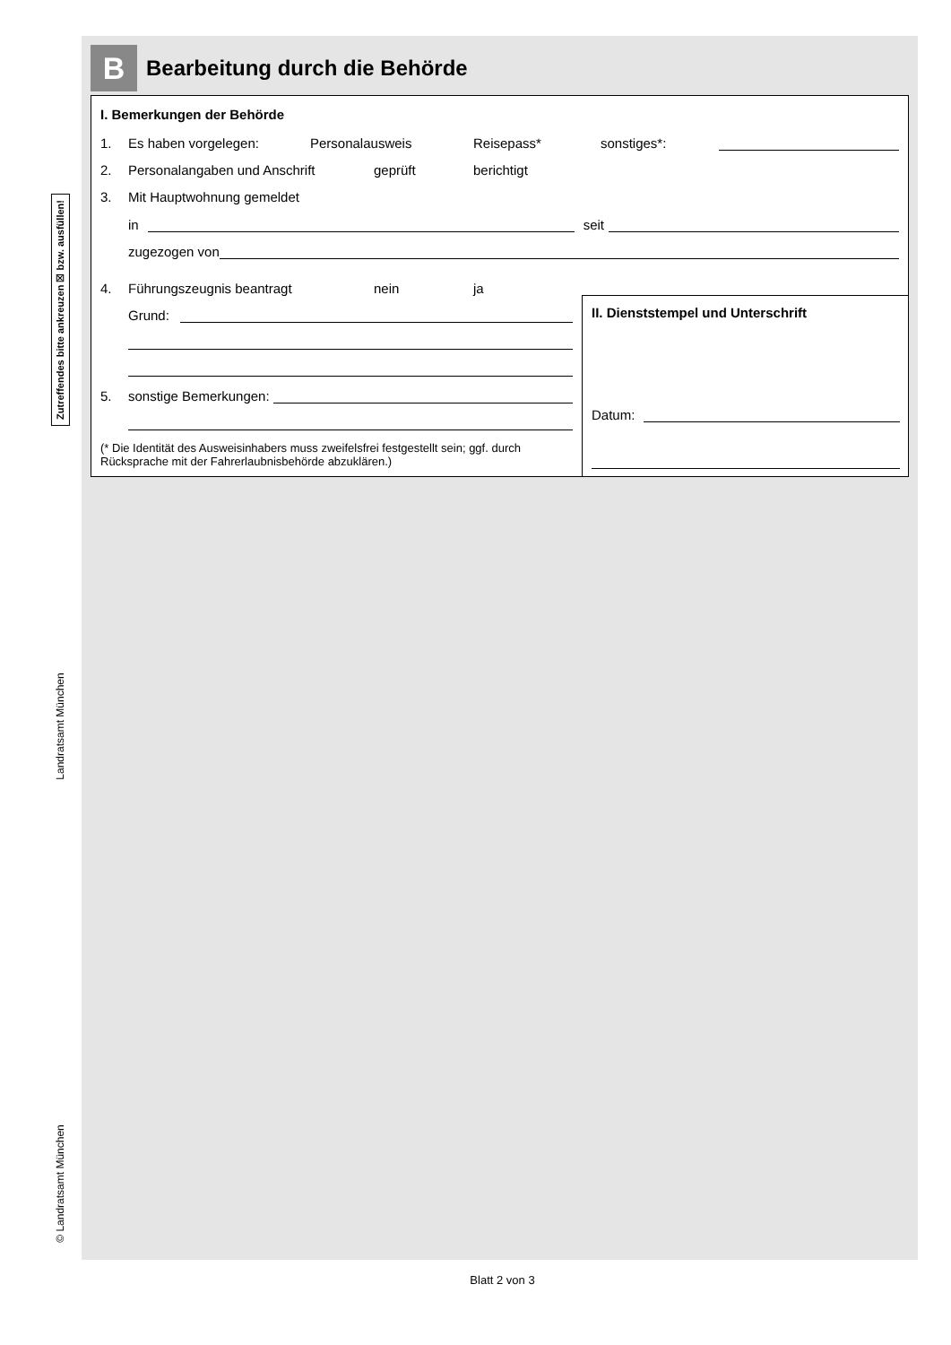Zutreffendes bitte ankreuzen ☒ bzw. ausfüllen!
Landratsamt München
© Landratsamt München
B
Bearbeitung durch die Behörde
I. Bemerkungen der Behörde
1. Es haben vorgelegen: Personalausweis Reisepass* sonstiges*:
2. Personalangaben und Anschrift geprüft berichtigt
3. Mit Hauptwohnung gemeldet
in seit
zugezogen von
4. Führungszeugnis beantragt nein ja
Grund:
5. sonstige Bemerkungen:
(* Die Identität des Ausweisinhabers muss zweifelsfrei festgestellt sein; ggf. durch Rücksprache mit der Fahrerlaubnisbehörde abzuklären.)
II. Dienststempel und Unterschrift
Datum:
Blatt 2 von 3